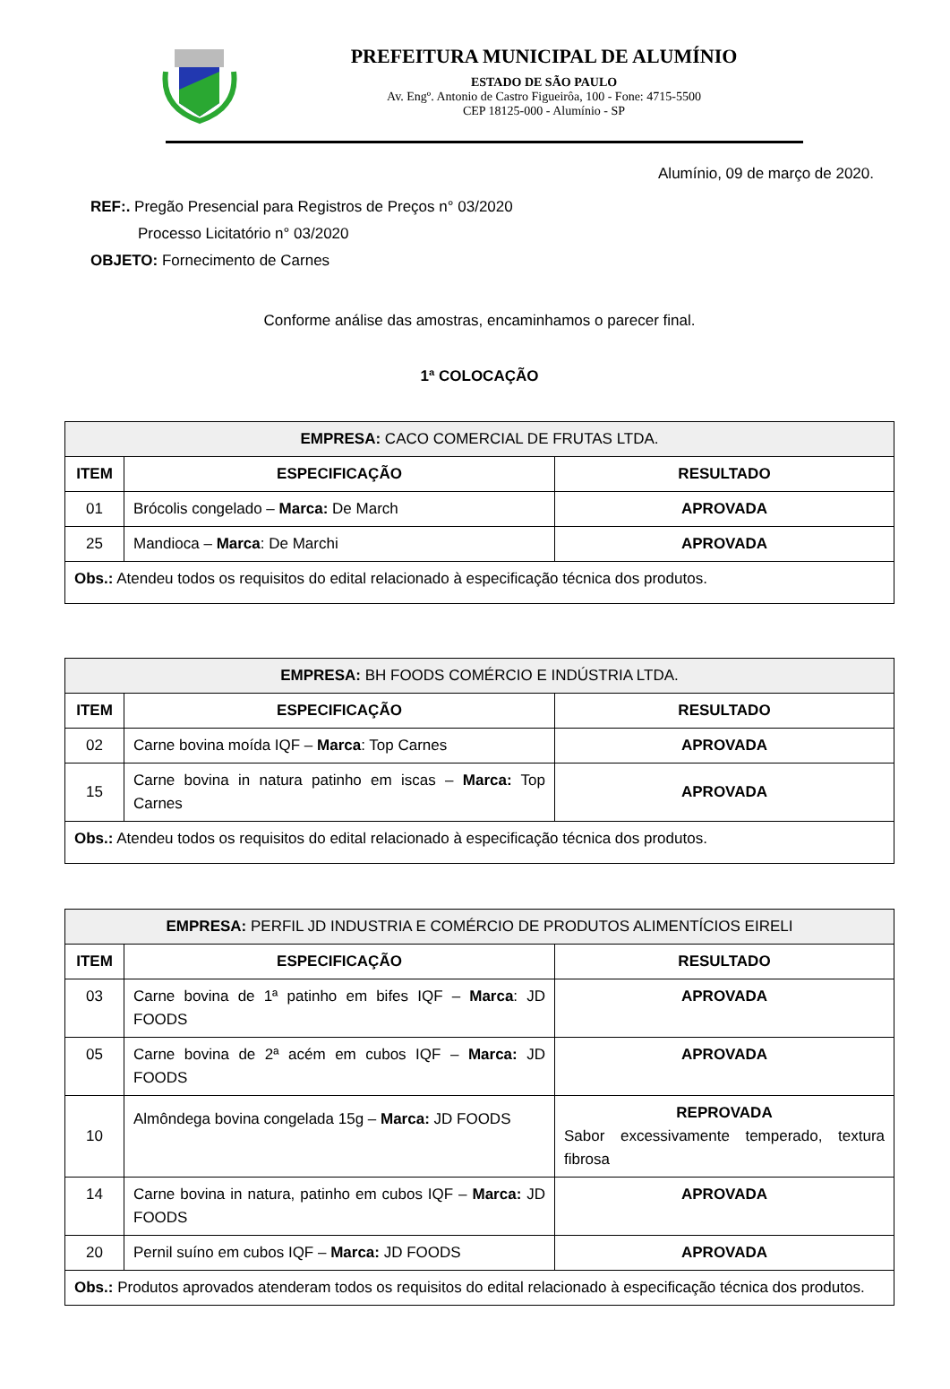PREFEITURA MUNICIPAL DE ALUMÍNIO
ESTADO DE SÃO PAULO
Av. Engº. Antonio de Castro Figueirôa, 100 - Fone: 4715-5500
CEP 18125-000 - Alumínio - SP
Alumínio, 09 de março de 2020.
REF:. Pregão Presencial para Registros de Preços n° 03/2020
Processo Licitatório n° 03/2020
OBJETO: Fornecimento de Carnes
Conforme análise das amostras, encaminhamos o parecer final.
1ª COLOCAÇÃO
| EMPRESA: CACO COMERCIAL DE FRUTAS LTDA. | | |
| ITEM | ESPECIFICAÇÃO | RESULTADO |
| 01 | Brócolis congelado – Marca: De March | APROVADA |
| 25 | Mandioca – Marca : De Marchi | APROVADA |
| Obs.: Atendeu todos os requisitos do edital relacionado à especificação técnica dos produtos. | | |
| EMPRESA: BH FOODS COMÉRCIO E INDÚSTRIA LTDA. | | |
| ITEM | ESPECIFICAÇÃO | RESULTADO |
| 02 | Carne bovina moída IQF – Marca : Top Carnes | APROVADA |
| 15 | Carne bovina in natura patinho em iscas – Marca: Top Carnes | APROVADA |
| Obs.: Atendeu todos os requisitos do edital relacionado à especificação técnica dos produtos. | | |
| EMPRESA: PERFIL JD INDUSTRIA E COMÉRCIO DE PRODUTOS ALIMENTÍCIOS EIRELI | | |
| ITEM | ESPECIFICAÇÃO | RESULTADO |
| 03 | Carne bovina de 1ª patinho em bifes IQF – Marca : JD FOODS | APROVADA |
| 05 | Carne bovina de 2ª acém em cubos IQF – Marca: JD FOODS | APROVADA |
| 10 | Almôndega bovina congelada 15g – Marca: JD FOODS | REPROVADA Sabor excessivamente temperado, textura fibrosa |
| 14 | Carne bovina in natura, patinho em cubos IQF – Marca: JD FOODS | APROVADA |
| 20 | Pernil suíno em cubos IQF – Marca: JD FOODS | APROVADA |
| Obs.: Produtos aprovados atenderam todos os requisitos do edital relacionado à especificação técnica dos produtos. | | |